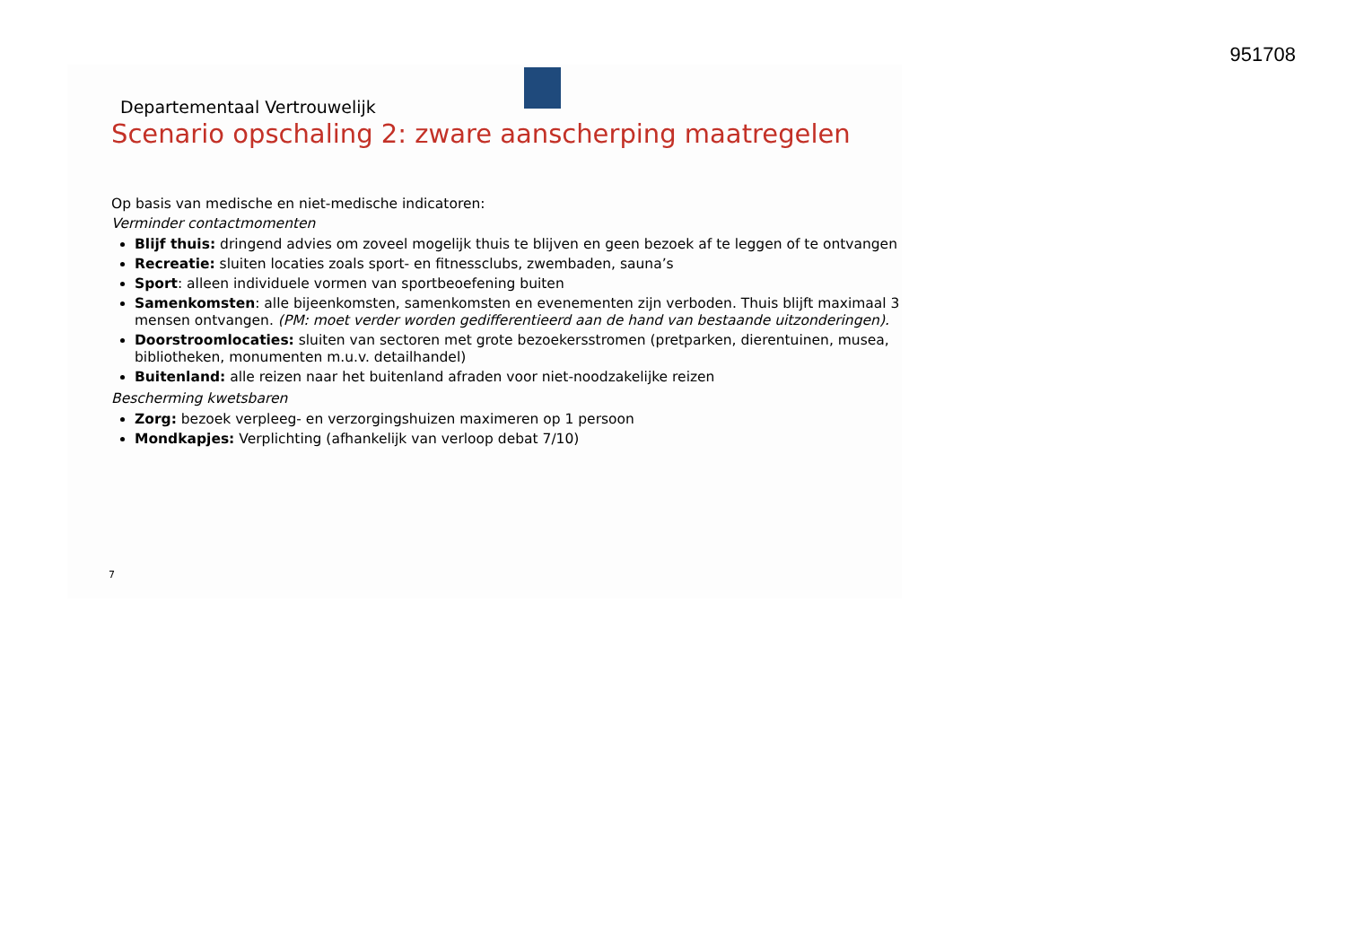951708
Departementaal Vertrouwelijk
Scenario opschaling 2: zware aanscherping maatregelen
Op basis van medische en niet-medische indicatoren:
Verminder contactmomenten
Blijf thuis: dringend advies om zoveel mogelijk thuis te blijven en geen bezoek af te leggen of te ontvangen
Recreatie: sluiten locaties zoals sport- en fitnessclubs, zwembaden, sauna’s
Sport: alleen individuele vormen van sportbeoefening buiten
Samenkomsten: alle bijeenkomsten, samenkomsten en evenementen zijn verboden. Thuis blijft maximaal 3 mensen ontvangen. (PM: moet verder worden gedifferentieerd aan de hand van bestaande uitzonderingen).
Doorstroomlocaties: sluiten van sectoren met grote bezoekersstromen (pretparken, dierentuinen, musea, bibliotheken, monumenten m.u.v. detailhandel)
Buitenland: alle reizen naar het buitenland afraden voor niet-noodzakelijke reizen
Bescherming kwetsbaren
Zorg: bezoek verpleeg- en verzorgingshuizen maximeren op 1 persoon
Mondkapjes: Verplichting (afhankelijk van verloop debat 7/10)
7